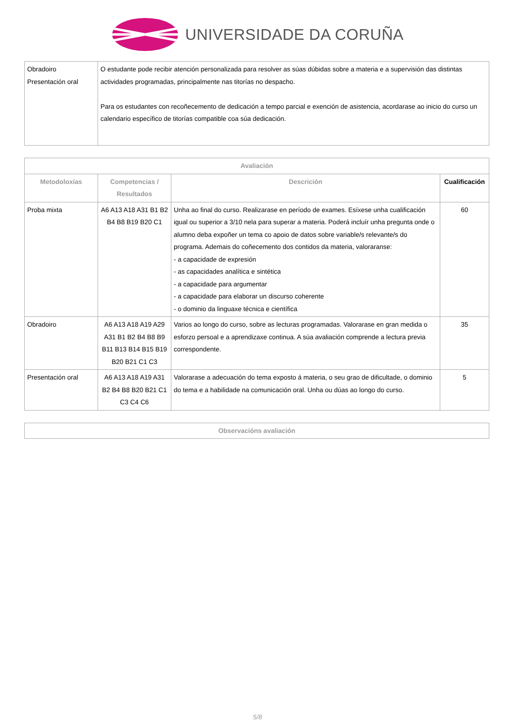UNIVERSIDADE DA CORUÑA
| Obradoiro Presentación oral | O estudante pode recibir atención personalizada para resolver as súas dúbidas sobre a materia e a supervisión das distintas actividades programadas, principalmente nas titorías no despacho. Para os estudantes con recoñecemento de dedicación a tempo parcial e exención de asistencia, acordarase ao inicio do curso un calendario específico de titorías compatible coa súa dedicación. |
| Avaliación | | | |
| --- | --- | --- | --- |
| Metodoloxías | Competencias / Resultados | Descrición | Cualificación |
| Proba mixta | A6 A13 A18 A31 B1 B2 B4 B8 B19 B20 C1 | Unha ao final do curso. Realizarase en período de exames. Esíxese unha cualificación igual ou superior a 3/10 nela para superar a materia. Poderá incluír unha pregunta onde o alumno deba expoñer un tema co apoio de datos sobre variable/s relevante/s do programa. Ademais do coñecemento dos contidos da materia, valoraranse: - a capacidade de expresión - as capacidades analítica e sintética - a capacidade para argumentar - a capacidade para elaborar un discurso coherente - o dominio da linguaxe técnica e científica | 60 |
| Obradoiro | A6 A13 A18 A19 A29 A31 B1 B2 B4 B8 B9 B11 B13 B14 B15 B19 B20 B21 C1 C3 | Varios ao longo do curso, sobre as lecturas programadas. Valorarase en gran medida o esforzo persoal e a aprendizaxe continua. A súa avaliación comprende a lectura previa correspondente. | 35 |
| Presentación oral | A6 A13 A18 A19 A31 B2 B4 B8 B20 B21 C1 C3 C4 C6 | Valorarase a adecuación do tema exposto á materia, o seu grao de dificultade, o dominio do tema e a habilidade na comunicación oral. Unha ou dúas ao longo do curso. | 5 |
| Observacións avaliación |
| --- |
5/8